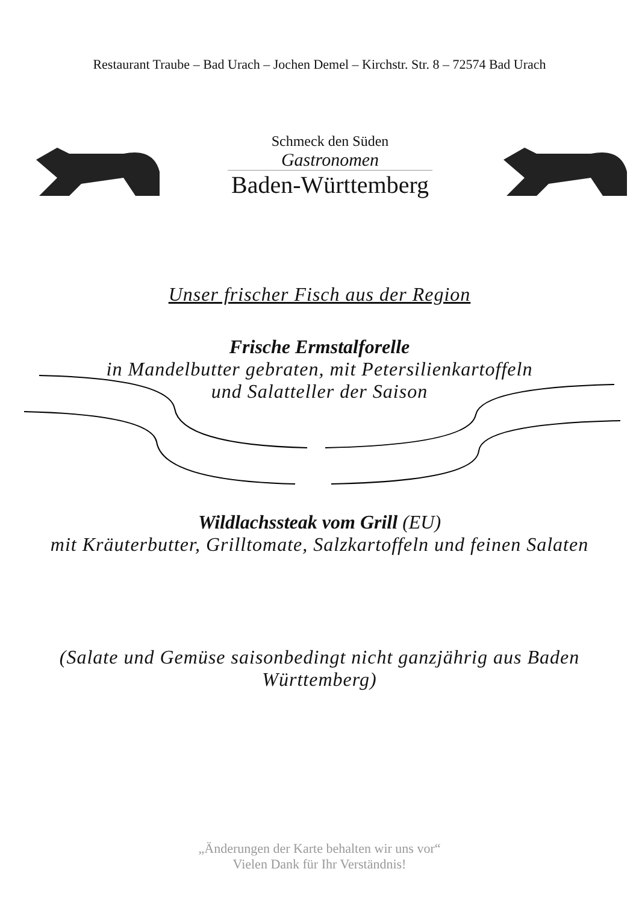Restaurant Traube – Bad Urach – Jochen Demel – Kirchstr. Str. 8 – 72574 Bad Urach
Schmeck den Süden
Gastronomen
Baden-Württemberg
Unser frischer Fisch aus der Region
Frische Ermstalforelle
in Mandelbutter gebraten, mit Petersilienkartoffeln
und Salatteller der Saison
Wildlachssteak vom Grill (EU)
mit Kräuterbutter, Grilltomate, Salzkartoffeln und feinen Salaten
(Salate und Gemüse saisonbedingt nicht ganzjährig aus Baden
Württemberg)
„Änderungen der Karte behalten wir uns vor“
Vielen Dank für Ihr Verständnis!